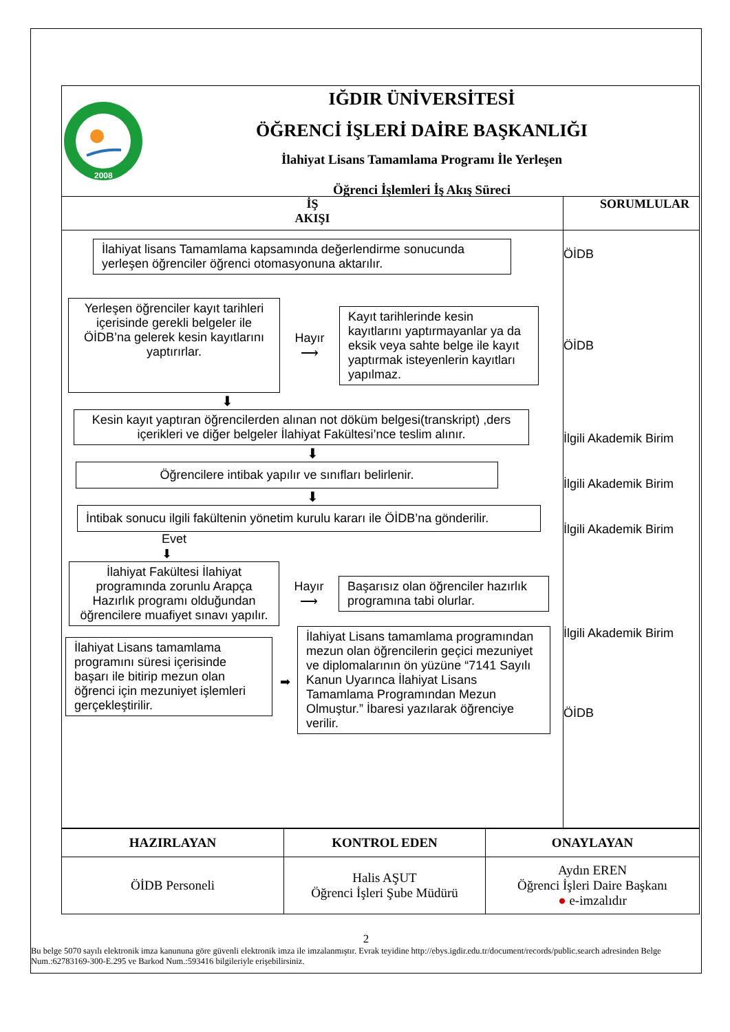2008
IĞDIR ÜNİVERSİTESİ
ÖĞRENCİ İŞLERİ DAİRE BAŞKANLIĞI
İlahiyat Lisans Tamamlama Programı İle Yerleşen
Öğrenci İşlemleri İş Akış Süreci
İŞ
AKIŞI
SORUMLULAR
İlahiyat lisans Tamamlama kapsamında değerlendirme sonucunda yerleşen öğrenciler öğrenci otomasyonuna aktarılır.
Yerleşen öğrenciler kayıt tarihleri içerisinde gerekli belgeler ile ÖİDB’na gelerek kesin kayıtlarını yaptırırlar.
Hayır
⟶
Kayıt tarihlerinde kesin kayıtlarını yaptırmayanlar ya da eksik veya sahte belge ile kayıt yaptırmak isteyenlerin kayıtları yapılmaz.
⬇
Kesin kayıt yaptıran öğrencilerden alınan not döküm belgesi(transkript) ,ders içerikleri ve diğer belgeler İlahiyat Fakültesi’nce teslim alınır.
⬇
Öğrencilere intibak yapılır ve sınıfları belirlenir.
⬇
İntibak sonucu ilgili fakültenin yönetim kurulu kararı ile ÖİDB’na gönderilir.
Evet
⬇
İlahiyat Fakültesi İlahiyat programında zorunlu Arapça Hazırlık programı olduğundan öğrencilere muafiyet sınavı yapılır.
Hayır
⟶
Başarısız olan öğrenciler hazırlık programına tabi olurlar.
İlahiyat Lisans tamamlama programını süresi içerisinde başarı ile bitirip mezun olan öğrenci için mezuniyet işlemleri gerçekleştirilir.
➡
İlahiyat Lisans tamamlama programından mezun olan öğrencilerin geçici mezuniyet ve diplomalarının ön yüzüne “7141 Sayılı Kanun Uyarınca İlahiyat Lisans Tamamlama Programından Mezun Olmuştur.” İbaresi yazılarak öğrenciye verilir.
ÖİDB
ÖİDB
İlgili Akademik Birim
İlgili Akademik Birim
İlgili Akademik Birim
İlgili Akademik Birim
ÖİDB
| HAZIRLAYAN | KONTROL EDEN | ONAYLAYAN |
| --- | --- | --- |
| ÖİDB Personeli | Halis AŞUT Öğrenci İşleri Şube Müdürü | Aydın EREN Öğrenci İşleri Daire Başkanı ● e-imzalıdır |
2
Bu belge 5070 sayılı elektronik imza kanununa göre güvenli elektronik imza ile imzalanmıştır. Evrak teyidine http://ebys.igdir.edu.tr/document/records/public.search adresinden Belge Num.:62783169-300-E.295 ve Barkod Num.:593416 bilgileriyle erişebilirsiniz.